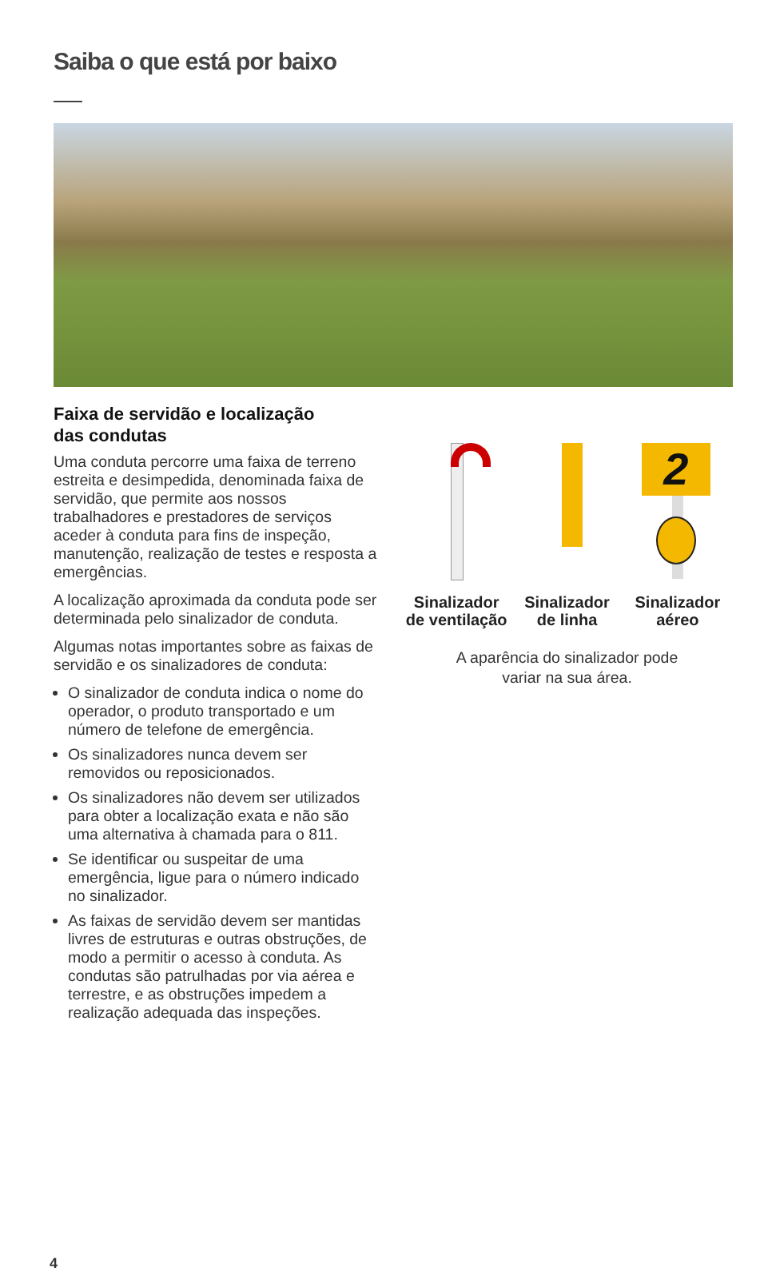Saiba o que está por baixo
Faixa de servidão e localização
das condutas
Uma conduta percorre uma faixa de terreno estreita e desimpedida, denominada faixa de servidão, que permite aos nossos trabalhadores e prestadores de serviços aceder à conduta para fins de inspeção, manutenção, realização de testes e resposta a emergências.
A localização aproximada da conduta pode ser determinada pelo sinalizador de conduta.
Algumas notas importantes sobre as faixas de servidão e os sinalizadores de conduta:
O sinalizador de conduta indica o nome do operador, o produto transportado e um número de telefone de emergência.
Os sinalizadores nunca devem ser removidos ou reposicionados.
Os sinalizadores não devem ser utilizados para obter a localização exata e não são uma alternativa à chamada para o 811.
Se identificar ou suspeitar de uma emergência, ligue para o número indicado no sinalizador.
As faixas de servidão devem ser mantidas livres de estruturas e outras obstruções, de modo a permitir o acesso à conduta. As condutas são patrulhadas por via aérea e terrestre, e as obstruções impedem a realização adequada das inspeções.
Sinalizador de ventilação
Sinalizador de linha
2
Sinalizador aéreo
A aparência do sinalizador pode
variar na sua área.
4